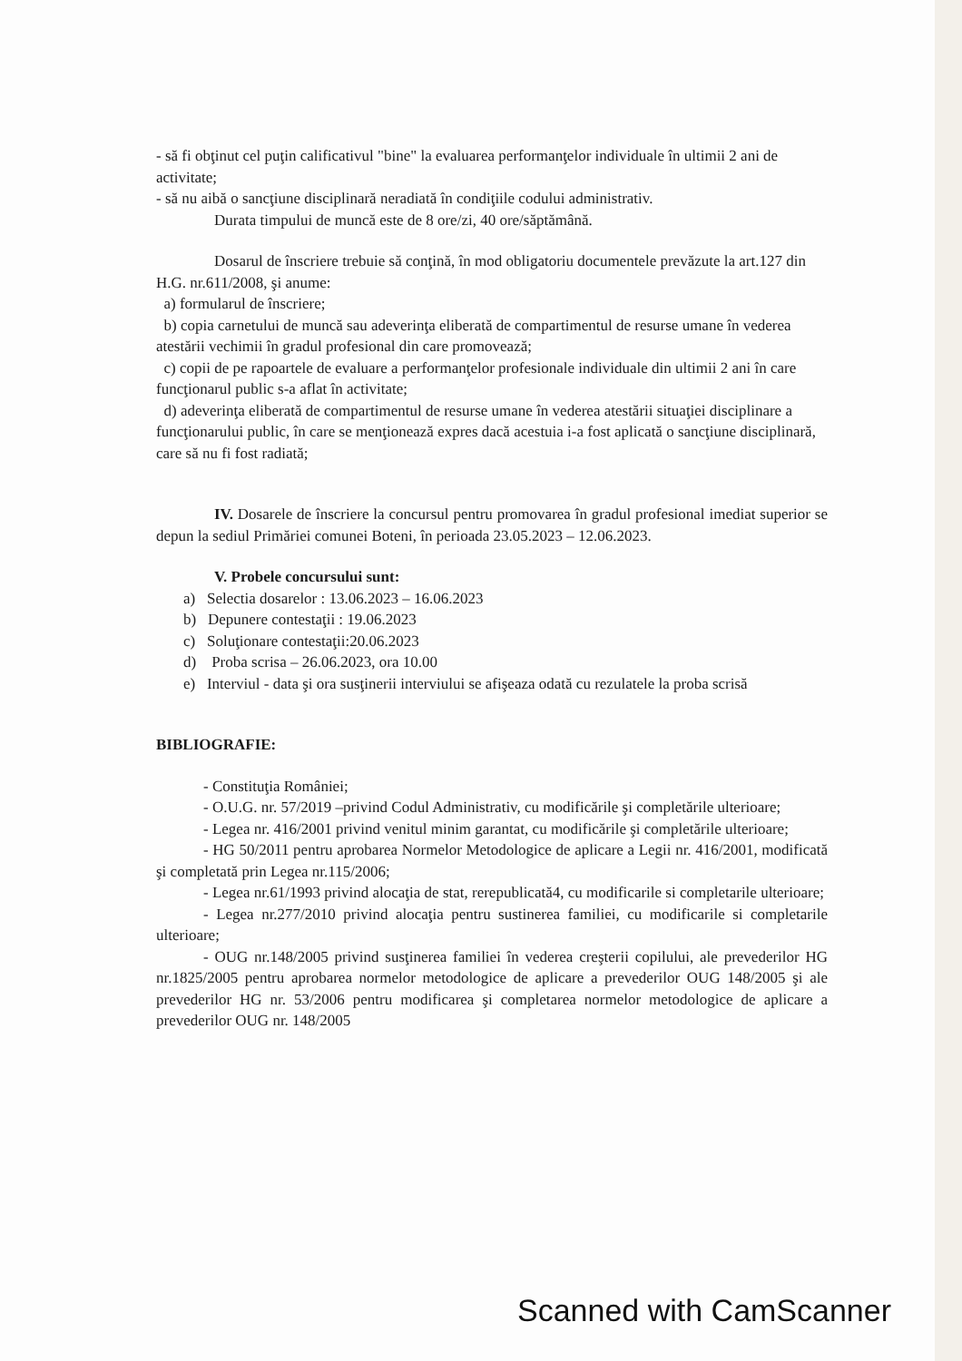- să fi obţinut cel puţin calificativul "bine" la evaluarea performanţelor individuale în ultimii 2 ani de activitate;
- să nu aibă o sancţiune disciplinară neradiată în condiţiile codului administrativ.
Durata timpului de muncă este de 8 ore/zi, 40 ore/săptămână.
Dosarul de înscriere trebuie să conţină, în mod obligatoriu documentele prevăzute la art.127 din H.G. nr.611/2008, şi anume:
a) formularul de înscriere;
b) copia carnetului de muncă sau adeverinţa eliberată de compartimentul de resurse umane în vederea atestării vechimii în gradul profesional din care promovează;
c) copii de pe rapoartele de evaluare a performanţelor profesionale individuale din ultimii 2 ani în care funcţionarul public s-a aflat în activitate;
d) adeverinţa eliberată de compartimentul de resurse umane în vederea atestării situaţiei disciplinare a funcţionarului public, în care se menţionează expres dacă acestuia i-a fost aplicată o sancţiune disciplinară, care să nu fi fost radiată;
IV. Dosarele de înscriere la concursul pentru promovarea în gradul profesional imediat superior se depun la sediul Primăriei comunei Boteni, în perioada 23.05.2023 – 12.06.2023.
V. Probele concursului sunt:
a) Selectia dosarelor : 13.06.2023 – 16.06.2023
b) Depunere contestaţii : 19.06.2023
c) Soluţionare contestaţii:20.06.2023
d) Proba scrisa – 26.06.2023, ora 10.00
e) Interviul - data şi ora susţinerii interviului se afişeaza odată cu rezulatele la proba scrisă
BIBLIOGRAFIE:
- Constituţia României;
- O.U.G. nr. 57/2019 –privind Codul Administrativ, cu modificările şi completările ulterioare;
- Legea nr. 416/2001 privind venitul minim garantat, cu modificările şi completările ulterioare;
- HG 50/2011 pentru aprobarea Normelor Metodologice de aplicare a Legii nr. 416/2001, modificată şi completată prin Legea nr.115/2006;
- Legea nr.61/1993 privind alocaţia de stat, rerepublicată4, cu modificarile si completarile ulterioare;
- Legea nr.277/2010 privind alocaţia pentru sustinerea familiei, cu modificarile si completarile ulterioare;
- OUG nr.148/2005 privind susţinerea familiei în vederea creşterii copilului, ale prevederilor HG nr.1825/2005 pentru aprobarea normelor metodologice de aplicare a prevederilor OUG 148/2005 şi ale prevederilor HG nr. 53/2006 pentru modificarea şi completarea normelor metodologice de aplicare a prevederilor OUG nr. 148/2005
Scanned with CamScanner